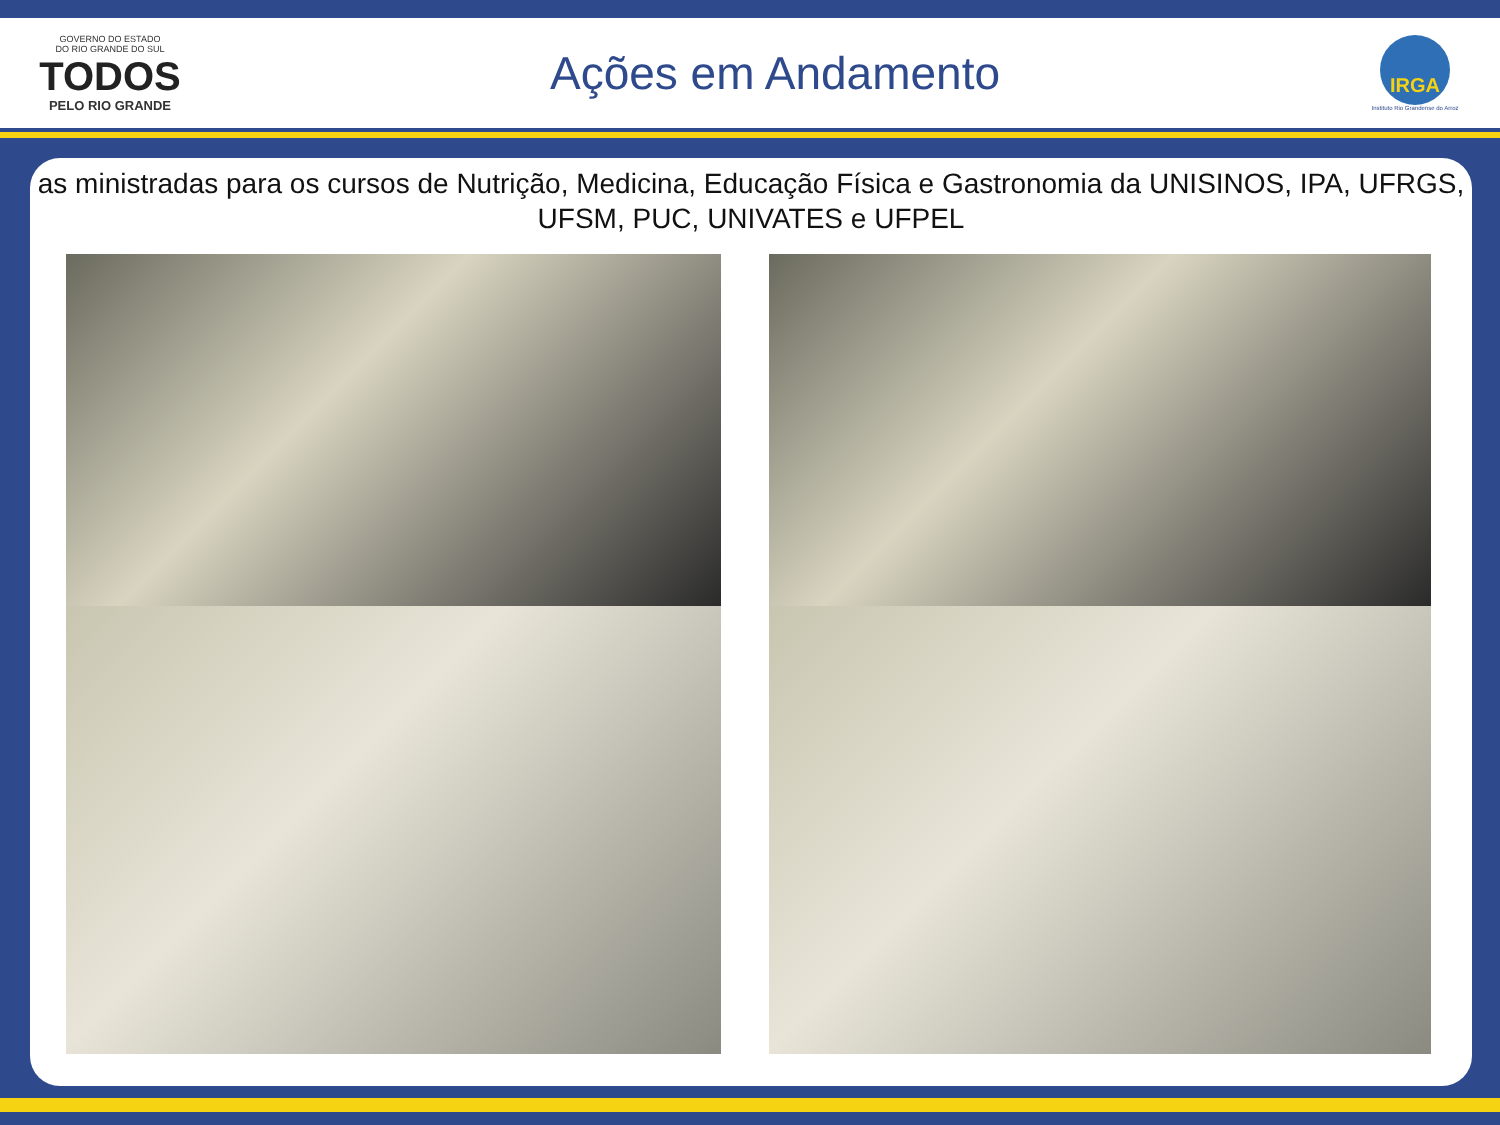GOVERNO DO ESTADO
DO RIO GRANDE DO SUL
TODOS
PELO RIO GRANDE
Ações em Andamento
IRGA
Instituto Rio Grandense do Arroz
as ministradas para os cursos de Nutrição, Medicina, Educação Física e Gastronomia da UNISINOS, IPA, UFRGS, UFSM, PUC, UNIVATES e UFPEL